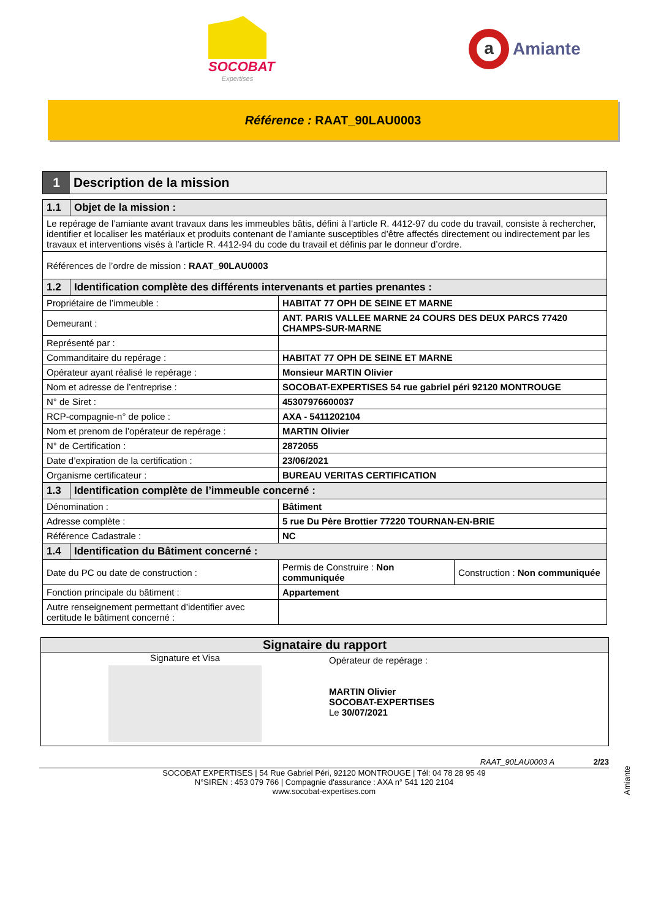SOCOBAT
Expertises
a
Amiante
Référence : RAAT_90LAU0003
1 Description de la mission
| 1.1 | Objet de la mission : | | |
| Le repérage de l’amiante avant travaux dans les immeubles bâtis, défini à l’article R. 4412-97 du code du travail, consiste à rechercher, identifier et localiser les matériaux et produits contenant de l’amiante susceptibles d’être affectés directement ou indirectement par les travaux et interventions visés à l’article R. 4412-94 du code du travail et définis par le donneur d’ordre. | | | |
| Références de l’ordre de mission : RAAT_90LAU0003 | | | |
| 1.2 | Identification complète des différents intervenants et parties prenantes : | | |
| Propriétaire de l’immeuble : | | HABITAT 77 OPH DE SEINE ET MARNE | |
| Demeurant : | | ANT. PARIS VALLEE MARNE 24 COURS DES DEUX PARCS 77420 CHAMPS-SUR-MARNE | |
| Représenté par : | | | |
| Commanditaire du repérage : | | HABITAT 77 OPH DE SEINE ET MARNE | |
| Opérateur ayant réalisé le repérage : | | Monsieur MARTIN Olivier | |
| Nom et adresse de l’entreprise : | | SOCOBAT-EXPERTISES 54 rue gabriel péri 92120 MONTROUGE | |
| N° de Siret : | | 45307976600037 | |
| RCP-compagnie-n° de police : | | AXA - 5411202104 | |
| Nom et prenom de l’opérateur de repérage : | | MARTIN Olivier | |
| N° de Certification : | | 2872055 | |
| Date d’expiration de la certification : | | 23/06/2021 | |
| Organisme certificateur : | | BUREAU VERITAS CERTIFICATION | |
| 1.3 | Identification complète de l’immeuble concerné : | | |
| Dénomination : | | Bâtiment | |
| Adresse complète : | | 5 rue Du Père Brottier 77220 TOURNAN-EN-BRIE | |
| Référence Cadastrale : | | NC | |
| 1.4 | Identification du Bâtiment concerné : | | |
| Date du PC ou date de construction : | | Permis de Construire : Non communiquée | Construction : Non communiquée |
| Fonction principale du bâtiment : | | Appartement | |
| Autre renseignement permettant d’identifier avec certitude le bâtiment concerné : | | | |
Signataire du rapport
Signature et Visa
Opérateur de repérage :
MARTIN Olivier
SOCOBAT-EXPERTISES
Le 30/07/2021
Amiante
RAAT_90LAU0003 A 2/23
SOCOBAT EXPERTISES | 54 Rue Gabriel Péri, 92120 MONTROUGE | Tél: 04 78 28 95 49
N°SIREN : 453 079 766 | Compagnie d'assurance : AXA n° 541 120 2104
www.socobat-expertises.com